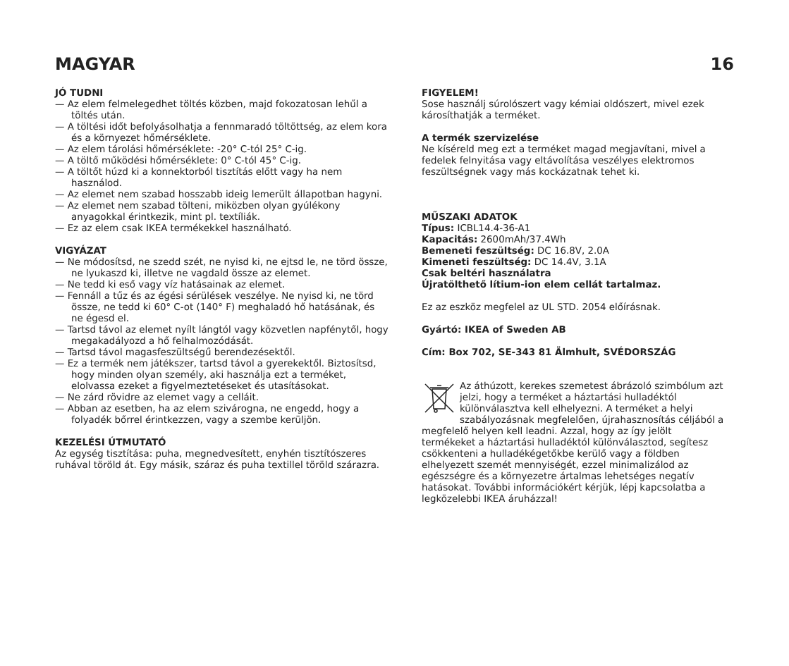MAGYAR 16
JÓ TUDNI
— Az elem felmelegedhet töltés közben, majd fokozatosan lehűl a töltés után.
— A töltési időt befolyásolhatja a fennmaradó töltöttség, az elem kora és a környezet hőmérséklete.
— Az elem tárolási hőmérséklete: -20° C-tól 25° C-ig.
— A töltő működési hőmérséklete: 0° C-tól 45° C-ig.
— A töltőt húzd ki a konnektorból tisztítás előtt vagy ha nem használod.
— Az elemet nem szabad hosszabb ideig lemerült állapotban hagyni.
— Az elemet nem szabad tölteni, miközben olyan gyúlékony anyagokkal érintkezik, mint pl. textíliák.
— Ez az elem csak IKEA termékekkel használható.
VIGYÁZAT
— Ne módosítsd, ne szedd szét, ne nyisd ki, ne ejtsd le, ne törd össze, ne lyukaszd ki, illetve ne vagdald össze az elemet.
— Ne tedd ki eső vagy víz hatásainak az elemet.
— Fennáll a tűz és az égési sérülések veszélye. Ne nyisd ki, ne törd össze, ne tedd ki 60° C-ot (140° F) meghaladó hő hatásának, és ne égesd el.
— Tartsd távol az elemet nyílt lángtól vagy közvetlen napfénytől, hogy megakadályozd a hő felhalmozódását.
— Tartsd távol magasfeszültségű berendezésektől.
— Ez a termék nem játékszer, tartsd távol a gyerekektől. Biztosítsd, hogy minden olyan személy, aki használja ezt a terméket, elolvassa ezeket a figyelmeztetéseket és utasításokat.
— Ne zárd rövidre az elemet vagy a celláit.
— Abban az esetben, ha az elem szivárogna, ne engedd, hogy a folyadék bőrrel érintkezzen, vagy a szembe kerüljön.
KEZELÉSI ÚTMUTATÓ
Az egység tisztítása: puha, megnedvesített, enyhén tisztítószeres ruhával töröld át. Egy másik, száraz és puha textillel töröld szárazra.
FIGYELEM!
Sose használj súrolószert vagy kémiai oldószert, mivel ezek károsíthatják a terméket.
A termék szervizelése
Ne kíséreld meg ezt a terméket magad megjavítani, mivel a fedelek felnyitása vagy eltávolítása veszélyes elektromos feszültségnek vagy más kockázatnak tehet ki.
MŰSZAKI ADATOK
Típus: ICBL14.4-36-A1
Kapacitás: 2600mAh/37.4Wh
Bemeneti feszültség: DC 16.8V, 2.0A
Kimeneti feszültség: DC 14.4V, 3.1A
Csak beltéri használatra
Újratölthető lítium-ion elem cellát tartalmaz.
Ez az eszköz megfelel az UL STD. 2054 előírásnak.
Gyártó: IKEA of Sweden AB
Cím: Box 702, SE-343 81 Älmhult, SVÉDORSZÁG
Az áthúzott, kerekes szemetest ábrázoló szimbólum azt jelzi, hogy a terméket a háztartási hulladéktól különválasztva kell elhelyezni. A terméket a helyi szabályozásnak megfelelően, újrahasznosítás céljából a megfelelő helyen kell leadni. Azzal, hogy az így jelölt termékeket a háztartási hulladéktól különválasztod, segítesz csökkenteni a hulladékégetőkbe kerülő vagy a földben elhelyezett szemét mennyiségét, ezzel minimalizálod az egészségre és a környezetre ártalmas lehetséges negatív hatásokat. További információkért kérjük, lépj kapcsolatba a legközelebbi IKEA áruházzal!